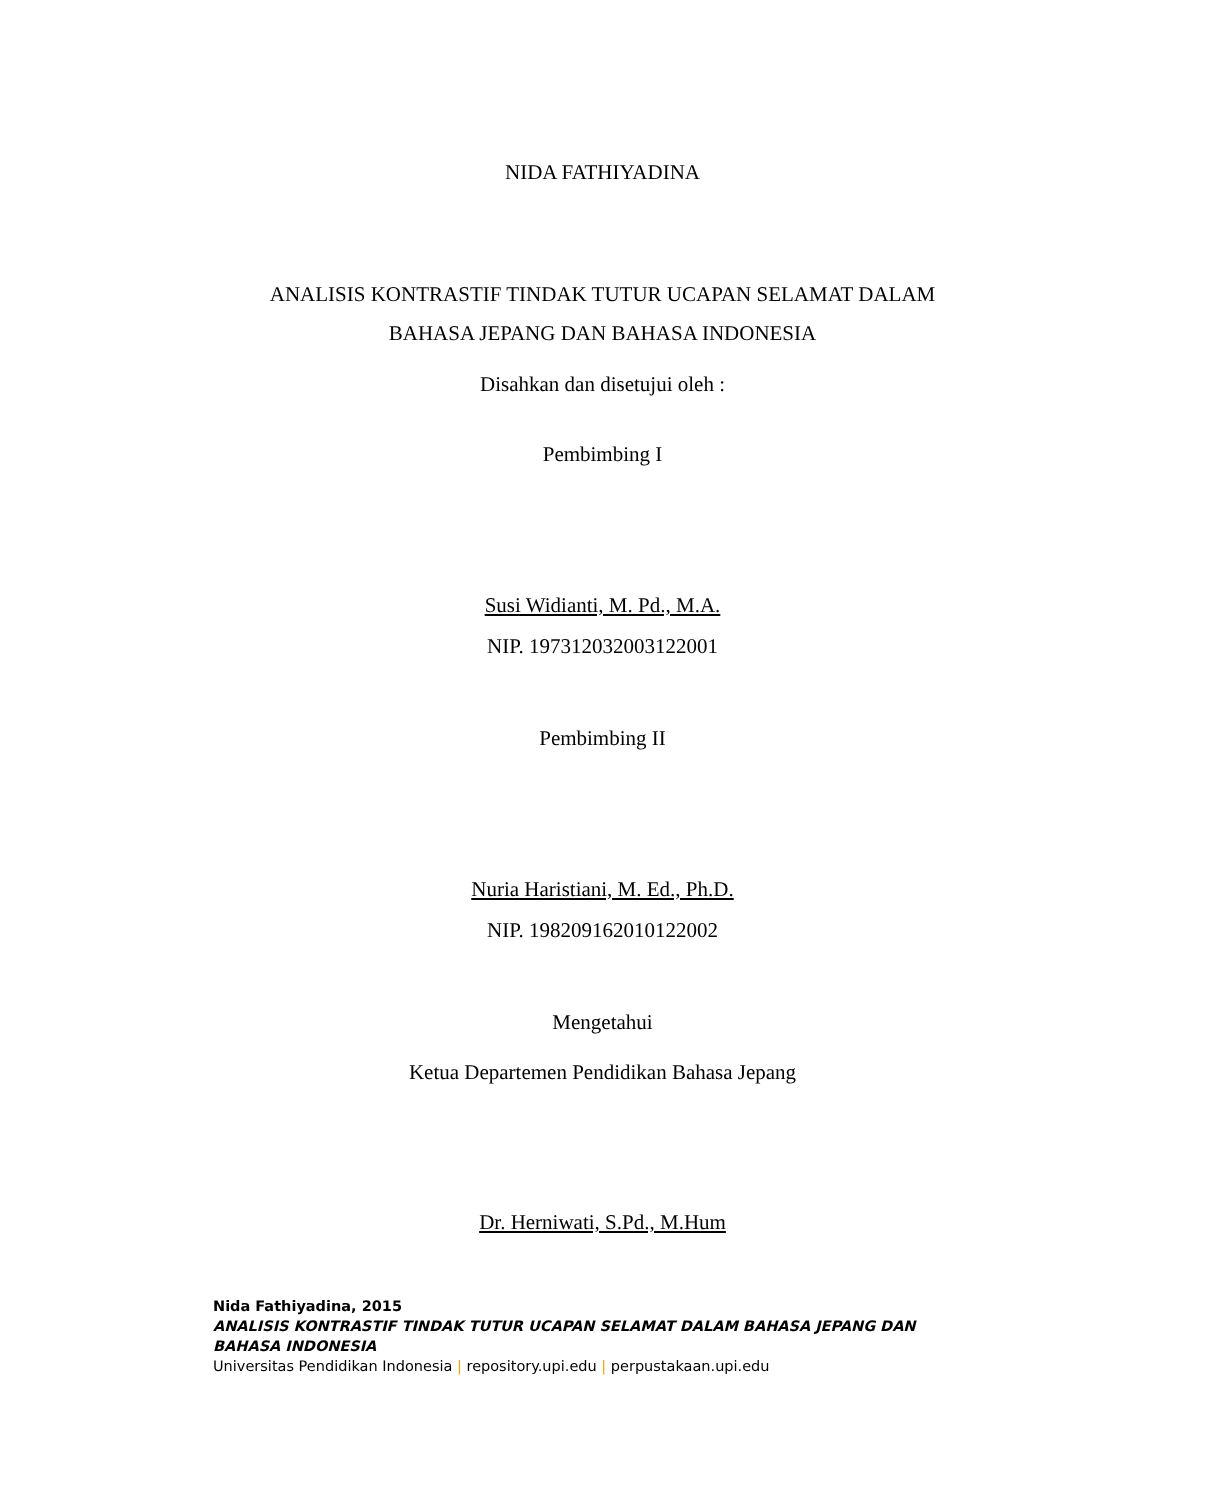NIDA FATHIYADINA
ANALISIS KONTRASTIF TINDAK TUTUR UCAPAN SELAMAT DALAM
BAHASA JEPANG DAN BAHASA INDONESIA
Disahkan dan disetujui oleh :
Pembimbing I
Susi Widianti, M. Pd., M.A.
NIP. 197312032003122001
Pembimbing II
Nuria Haristiani, M. Ed., Ph.D.
NIP. 198209162010122002
Mengetahui
Ketua Departemen Pendidikan Bahasa Jepang
Dr. Herniwati, S.Pd., M.Hum
Nida Fathiyadina, 2015
ANALISIS KONTRASTIF TINDAK TUTUR UCAPAN SELAMAT DALAM BAHASA JEPANG DAN BAHASA INDONESIA
Universitas Pendidikan Indonesia | repository.upi.edu | perpustakaan.upi.edu